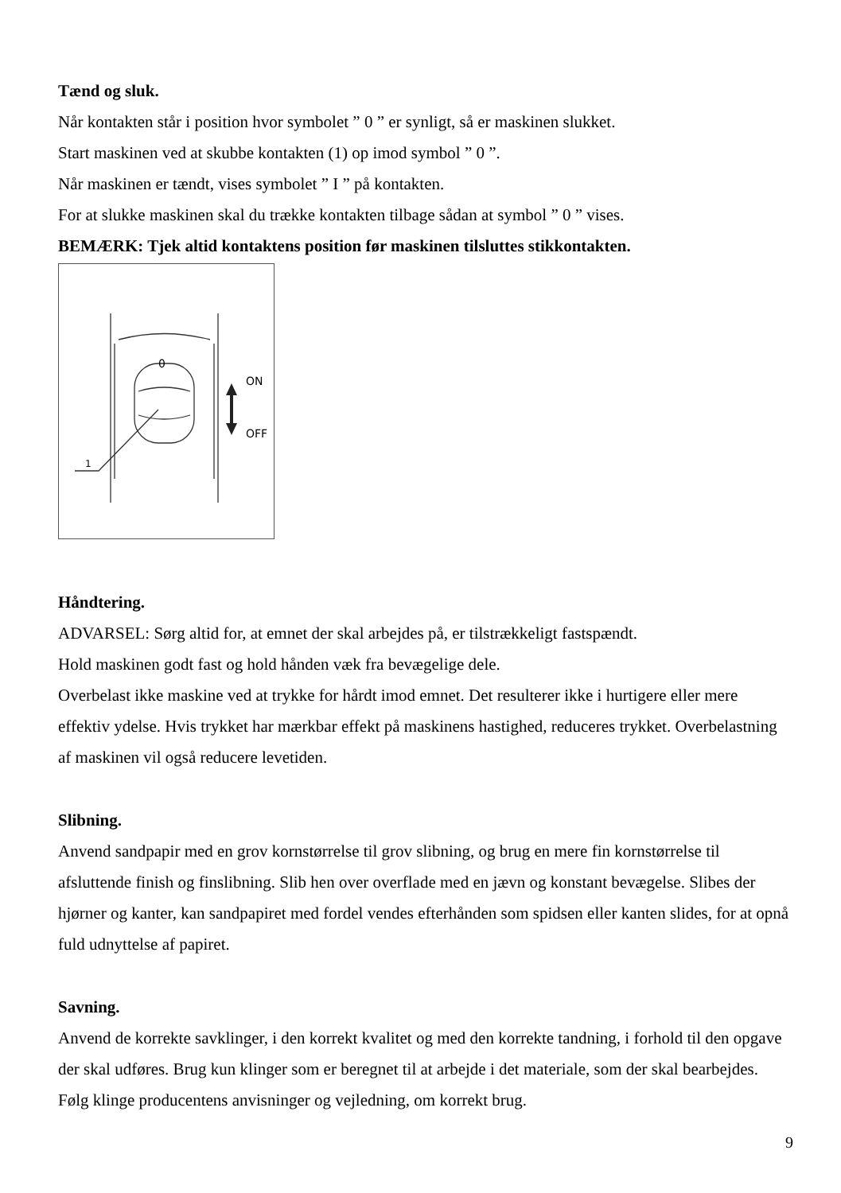Tænd og sluk.
Når kontakten står i position hvor symbolet ” 0 ” er synligt, så er maskinen slukket.
Start maskinen ved at skubbe kontakten (1) op imod symbol ” 0 ”.
Når maskinen er tændt, vises symbolet ” I ” på kontakten.
For at slukke maskinen skal du trække kontakten tilbage sådan at symbol ” 0 ” vises.
BEMÆRK: Tjek altid kontaktens position før maskinen tilsluttes stikkontakten.
0
ON
OFF
1
Håndtering.
ADVARSEL: Sørg altid for, at emnet der skal arbejdes på, er tilstrækkeligt fastspændt.
Hold maskinen godt fast og hold hånden væk fra bevægelige dele.
Overbelast ikke maskine ved at trykke for hårdt imod emnet. Det resulterer ikke i hurtigere eller mere effektiv ydelse. Hvis trykket har mærkbar effekt på maskinens hastighed, reduceres trykket. Overbelastning af maskinen vil også reducere levetiden.
Slibning.
Anvend sandpapir med en grov kornstørrelse til grov slibning, og brug en mere fin kornstørrelse til afsluttende finish og finslibning. Slib hen over overflade med en jævn og konstant bevægelse. Slibes der hjørner og kanter, kan sandpapiret med fordel vendes efterhånden som spidsen eller kanten slides, for at opnå fuld udnyttelse af papiret.
Savning.
Anvend de korrekte savklinger, i den korrekt kvalitet og med den korrekte tandning, i forhold til den opgave der skal udføres. Brug kun klinger som er beregnet til at arbejde i det materiale, som der skal bearbejdes.
Følg klinge producentens anvisninger og vejledning, om korrekt brug.
9